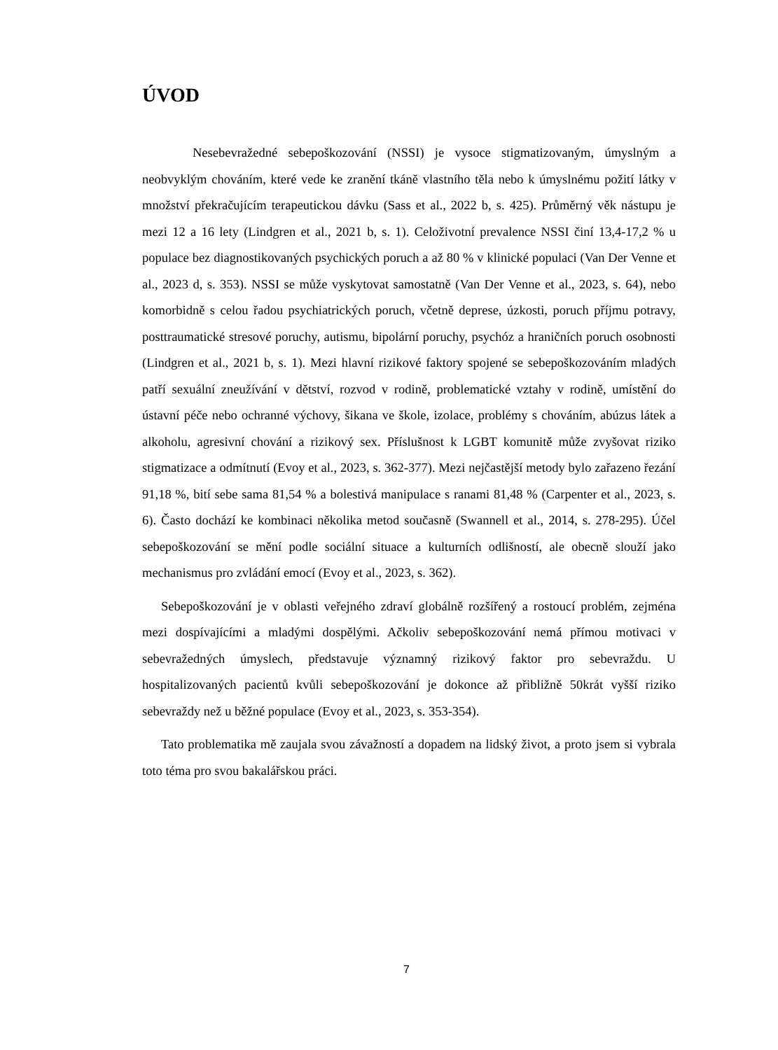ÚVOD
Nesebevražedné sebepoškozování (NSSI) je vysoce stigmatizovaným, úmyslným a neobvyklým chováním, které vede ke zranění tkáně vlastního těla nebo k úmyslnému požití látky v množství překračujícím terapeutickou dávku (Sass et al., 2022 b, s. 425). Průměrný věk nástupu je mezi 12 a 16 lety (Lindgren et al., 2021 b, s. 1). Celoživotní prevalence NSSI činí 13,4-17,2 % u populace bez diagnostikovaných psychických poruch a až 80 % v klinické populaci (Van Der Venne et al., 2023 d, s. 353). NSSI se může vyskytovat samostatně (Van Der Venne et al., 2023, s. 64), nebo komorbidně s celou řadou psychiatrických poruch, včetně deprese, úzkosti, poruch příjmu potravy, posttraumatické stresové poruchy, autismu, bipolární poruchy, psychóz a hraničních poruch osobnosti (Lindgren et al., 2021 b, s. 1). Mezi hlavní rizikové faktory spojené se sebepoškozováním mladých patří sexuální zneužívání v dětství, rozvod v rodině, problematické vztahy v rodině, umístění do ústavní péče nebo ochranné výchovy, šikana ve škole, izolace, problémy s chováním, abúzus látek a alkoholu, agresivní chování a rizikový sex. Příslušnost k LGBT komunitě může zvyšovat riziko stigmatizace a odmítnutí (Evoy et al., 2023, s. 362-377). Mezi nejčastější metody bylo zařazeno řezání 91,18 %, bití sebe sama 81,54 % a bolestivá manipulace s ranami 81,48 % (Carpenter et al., 2023, s. 6). Často dochází ke kombinaci několika metod současně (Swannell et al., 2014, s. 278-295). Účel sebepoškozování se mění podle sociální situace a kulturních odlišností, ale obecně slouží jako mechanismus pro zvládání emocí (Evoy et al., 2023, s. 362).
Sebepoškozování je v oblasti veřejného zdraví globálně rozšířený a rostoucí problém, zejména mezi dospívajícími a mladými dospělými. Ačkoliv sebepoškozování nemá přímou motivaci v sebevražedných úmyslech, představuje významný rizikový faktor pro sebevraždu. U hospitalizovaných pacientů kvůli sebepoškozování je dokonce až přibližně 50krát vyšší riziko sebevraždy než u běžné populace (Evoy et al., 2023, s. 353-354).
Tato problematika mě zaujala svou závažností a dopadem na lidský život, a proto jsem si vybrala toto téma pro svou bakalářskou práci.
7